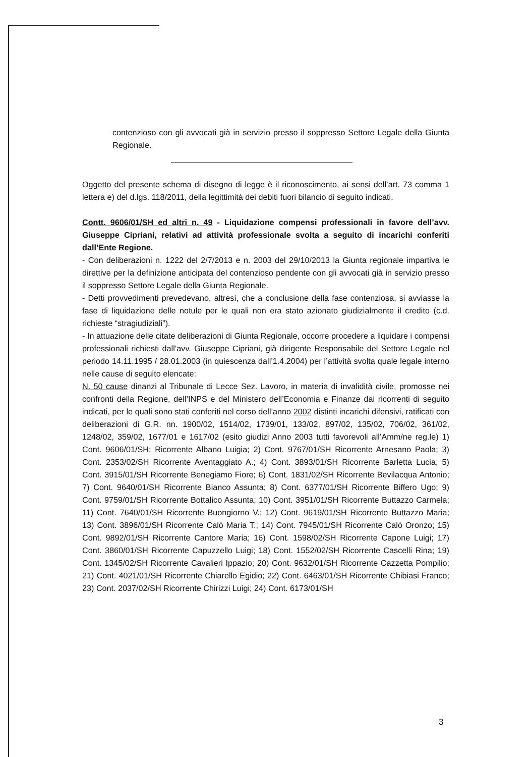contenzioso con gli avvocati già in servizio presso il soppresso Settore Legale della Giunta Regionale.
Oggetto del presente schema di disegno di legge è il riconoscimento, ai sensi dell’art. 73 comma 1 lettera e) del d.lgs. 118/2011, della legittimità dei debiti fuori bilancio di seguito indicati.
Contt. 9606/01/SH ed altri n. 49 - Liquidazione compensi professionali in favore dell’avv. Giuseppe Cipriani, relativi ad attività professionale svolta a seguito di incarichi conferiti dall’Ente Regione.
- Con deliberazioni n. 1222 del 2/7/2013 e n. 2003 del 29/10/2013 la Giunta regionale impartiva le direttive per la definizione anticipata del contenzioso pendente con gli avvocati già in servizio presso il soppresso Settore Legale della Giunta Regionale.
- Detti provvedimenti prevedevano, altresì, che a conclusione della fase contenziosa, si avviasse la fase di liquidazione delle notule per le quali non era stato azionato giudizialmente il credito (c.d. richieste “stragiudiziali”).
- In attuazione delle citate deliberazioni di Giunta Regionale, occorre procedere a liquidare i compensi professionali richiesti dall’avv. Giuseppe Cipriani, già dirigente Responsabile del Settore Legale nel periodo 14.11.1995 / 28.01.2003 (in quiescenza dall’1.4.2004) per l’attività svolta quale legale interno nelle cause di seguito elencate:
N. 50 cause dinanzi al Tribunale di Lecce Sez. Lavoro, in materia di invalidità civile, promosse nei confronti della Regione, dell’INPS e del Ministero dell’Economia e Finanze dai ricorrenti di seguito indicati, per le quali sono stati conferiti nel corso dell’anno 2002 distinti incarichi difensivi, ratificati con deliberazioni di G.R. nn. 1900/02, 1514/02, 1739/01, 133/02, 897/02, 135/02, 706/02, 361/02, 1248/02, 359/02, 1677/01 e 1617/02 (esito giudizi Anno 2003 tutti favorevoli all’Amm/ne reg.le) 1) Cont. 9606/01/SH: Ricorrente Albano Luigia; 2) Cont. 9767/01/SH Ricorrente Arnesano Paola; 3) Cont. 2353/02/SH Ricorrente Aventaggiato A.; 4) Cont. 3893/01/SH Ricorrente Barletta Lucia; 5) Cont. 3915/01/SH Ricorrente Benegiamo Fiore; 6) Cont. 1831/02/SH Ricorrente Bevilacqua Antonio; 7) Cont. 9640/01/SH Ricorrente Bianco Assunta; 8) Cont. 6377/01/SH Ricorrente Biffero Ugo; 9) Cont. 9759/01/SH Ricorrente Bottalico Assunta; 10) Cont. 3951/01/SH Ricorrente Buttazzo Carmela; 11) Cont. 7640/01/SH Ricorrente Buongiorno V.; 12) Cont. 9619/01/SH Ricorrente Buttazzo Maria; 13) Cont. 3896/01/SH Ricorrente Calò Maria T.; 14) Cont. 7945/01/SH Ricorrente Calò Oronzo; 15) Cont. 9892/01/SH Ricorrente Cantore Maria; 16) Cont. 1598/02/SH Ricorrente Capone Luigi; 17) Cont. 3860/01/SH Ricorrente Capuzzello Luigi; 18) Cont. 1552/02/SH Ricorrente Cascelli Rina; 19) Cont. 1345/02/SH Ricorrente Cavalieri Ippazio; 20) Cont. 9632/01/SH Ricorrente Cazzetta Pompilio; 21) Cont. 4021/01/SH Ricorrente Chiarello Egidio; 22) Cont. 6463/01/SH Ricorrente Chibiasi Franco; 23) Cont. 2037/02/SH Ricorrente Chirizzi Luigi; 24) Cont. 6173/01/SH
3